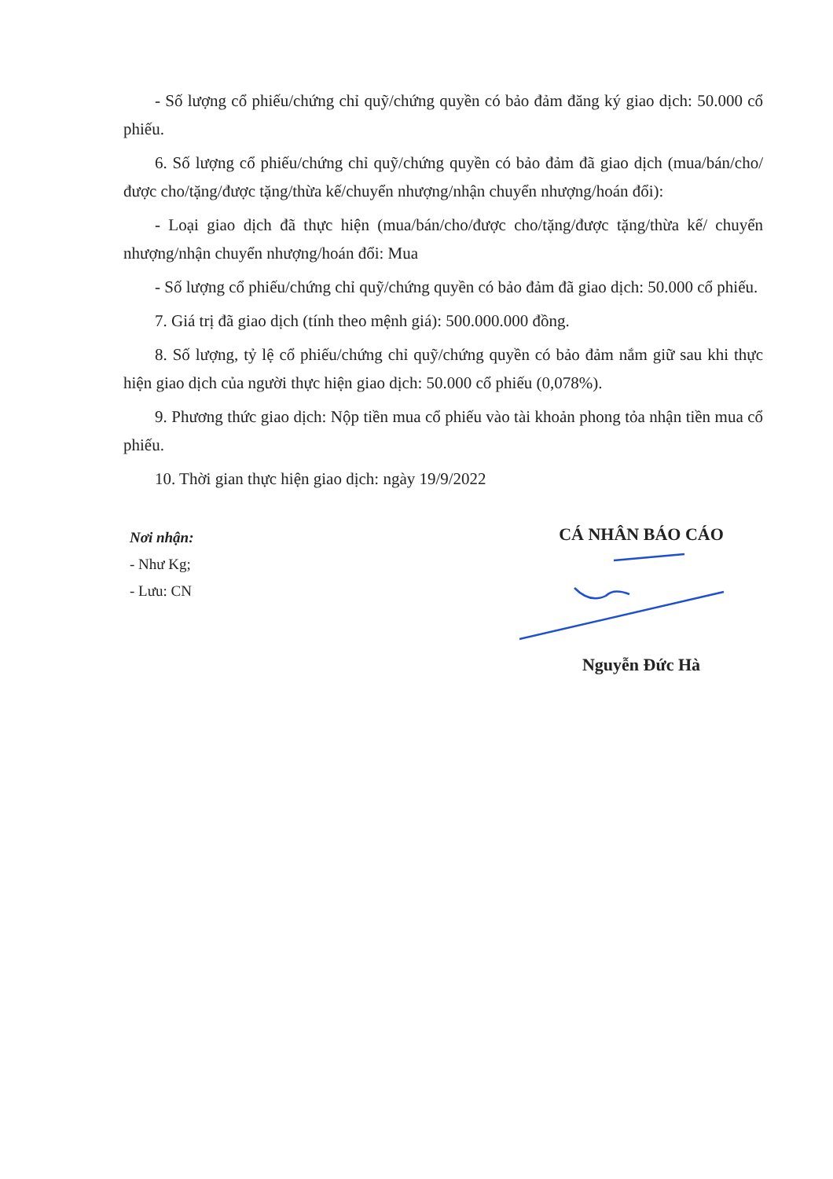- Số lượng cổ phiếu/chứng chỉ quỹ/chứng quyền có bảo đảm đăng ký giao dịch: 50.000 cổ phiếu.
6. Số lượng cổ phiếu/chứng chỉ quỹ/chứng quyền có bảo đảm đã giao dịch (mua/bán/cho/được cho/tặng/được tặng/thừa kế/chuyển nhượng/nhận chuyển nhượng/hoán đổi):
- Loại giao dịch đã thực hiện (mua/bán/cho/được cho/tặng/được tặng/thừa kế/ chuyển nhượng/nhận chuyển nhượng/hoán đổi: Mua
- Số lượng cổ phiếu/chứng chỉ quỹ/chứng quyền có bảo đảm đã giao dịch: 50.000 cổ phiếu.
7. Giá trị đã giao dịch (tính theo mệnh giá): 500.000.000 đồng.
8. Số lượng, tỷ lệ cổ phiếu/chứng chỉ quỹ/chứng quyền có bảo đảm nắm giữ sau khi thực hiện giao dịch của người thực hiện giao dịch: 50.000 cổ phiếu (0,078%).
9. Phương thức giao dịch: Nộp tiền mua cổ phiếu vào tài khoản phong tỏa nhận tiền mua cổ phiếu.
10. Thời gian thực hiện giao dịch: ngày 19/9/2022
Nơi nhận:
- Như Kg;
- Lưu: CN
CÁ NHÂN BÁO CÁO
Nguyễn Đức Hà